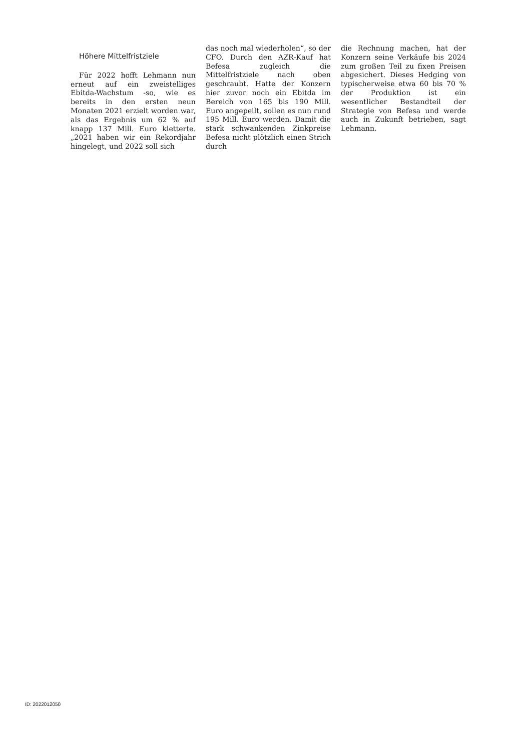Höhere Mittelfristziele
Für 2022 hofft Lehmann nun erneut auf ein zweistelliges Ebitda-Wachstum -so, wie es bereits in den ersten neun Monaten 2021 erzielt worden war, als das Ergebnis um 62 % auf knapp 137 Mill. Euro kletterte. „2021 haben wir ein Rekordjahr hingelegt, und 2022 soll sich
das noch mal wiederholen“, so der CFO. Durch den AZR-Kauf hat Befesa zugleich die Mittelfristziele nach oben geschraubt. Hatte der Konzern hier zuvor noch ein Ebitda im Bereich von 165 bis 190 Mill. Euro angepeilt, sollen es nun rund 195 Mill. Euro werden. Damit die stark schwankenden Zinkpreise Befesa nicht plötzlich einen Strich durch
die Rechnung machen, hat der Konzern seine Verkäufe bis 2024 zum großen Teil zu fixen Preisen abgesichert. Dieses Hedging von typischerweise etwa 60 bis 70 % der Produktion ist ein wesentlicher Bestandteil der Strategie von Befesa und werde auch in Zukunft betrieben, sagt Lehmann.
ID: 2022012050